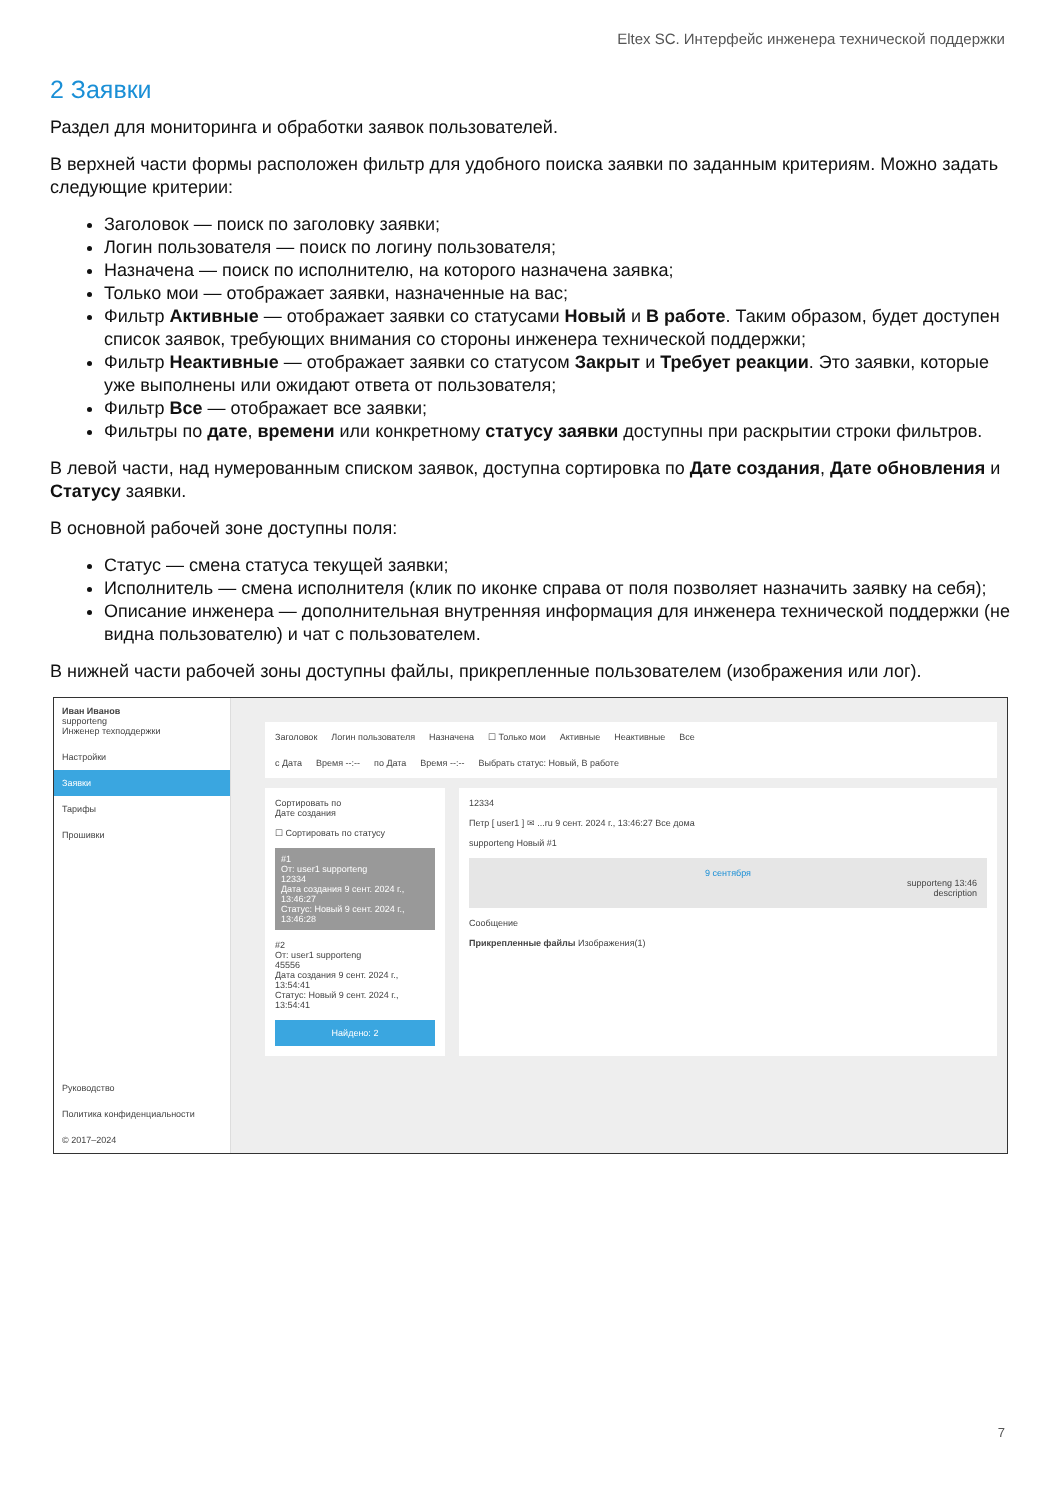Eltex SC. Интерфейс инженера технической поддержки
2 Заявки
Раздел для мониторинга и обработки заявок пользователей.
В верхней части формы расположен фильтр для удобного поиска заявки по заданным критериям. Можно задать следующие критерии:
Заголовок — поиск по заголовку заявки;
Логин пользователя — поиск по логину пользователя;
Назначена — поиск по исполнителю, на которого назначена заявка;
Только мои — отображает заявки, назначенные на вас;
Фильтр Активные — отображает заявки со статусами Новый и В работе. Таким образом, будет доступен список заявок, требующих внимания со стороны инженера технической поддержки;
Фильтр Неактивные — отображает заявки со статусом Закрыт и Требует реакции. Это заявки, которые уже выполнены или ожидают ответа от пользователя;
Фильтр Все — отображает все заявки;
Фильтры по дате, времени или конкретному статусу заявки доступны при раскрытии строки фильтров.
В левой части, над нумерованным списком заявок, доступна сортировка по Дате создания, Дате обновления и Статусу заявки.
В основной рабочей зоне доступны поля:
Статус — смена статуса текущей заявки;
Исполнитель — смена исполнителя (клик по иконке справа от поля позволяет назначить заявку на себя);
Описание инженера — дополнительная внутренняя информация для инженера технической поддержки (не видна пользователю) и чат с пользователем.
В нижней части рабочей зоны доступны файлы, прикрепленные пользователем (изображения или лог).
Иван Иванов
supporteng
Инженер техподдержки
Настройки
Заявки
Тарифы
Прошивки
Руководство
Политика конфиденциальности
© 2017–2024
Заголовок Логин пользователя Назначена ☐ Только мои Активные Неактивные Все
с Дата Время --:-- по Дата Время --:-- Выбрать статус: Новый, В работе
Сортировать по
Дате создания
☐ Сортировать по статусу
#1
От: user1 supporteng
12334
Дата создания 9 сент. 2024 г., 13:46:27
Статус: Новый 9 сент. 2024 г., 13:46:28
#2
От: user1 supporteng
45556
Дата создания 9 сент. 2024 г., 13:54:41
Статус: Новый 9 сент. 2024 г., 13:54:41
Найдено: 2
12334
Петр [ user1 ] ✉ ...ru 9 сент. 2024 г., 13:46:27 Все дома
supporteng Новый #1
9 сентября
supporteng 13:46
description
Сообщение
Прикрепленные файлы Изображения(1)
7